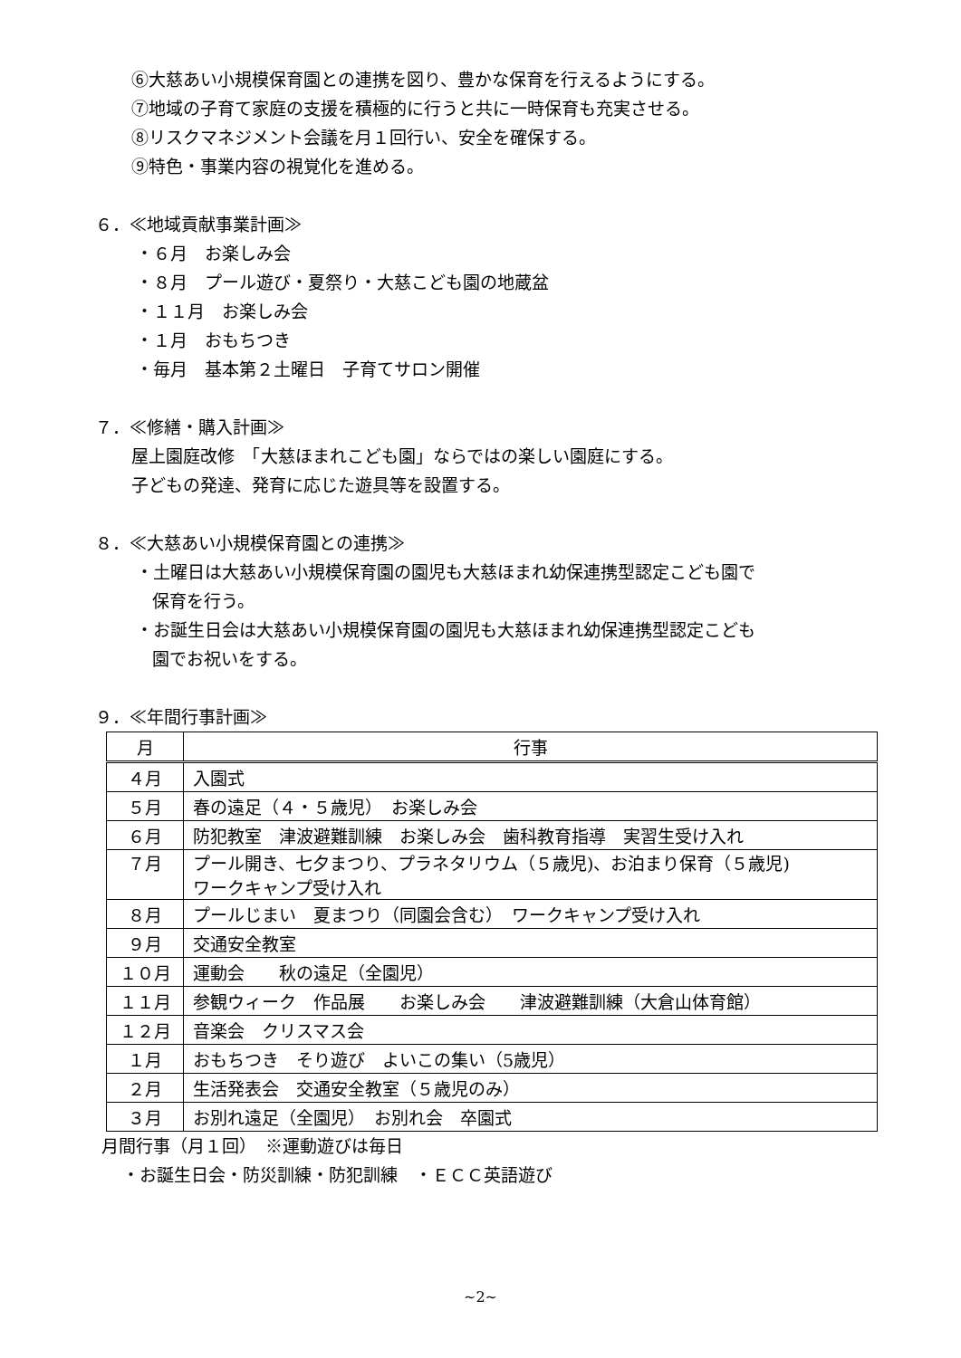⑥大慈あい小規模保育園との連携を図り、豊かな保育を行えるようにする。
⑦地域の子育て家庭の支援を積極的に行うと共に一時保育も充実させる。
⑧リスクマネジメント会議を月１回行い、安全を確保する。
⑨特色・事業内容の視覚化を進める。
６．≪地域貢献事業計画≫
・６月　お楽しみ会
・８月　プール遊び・夏祭り・大慈こども園の地蔵盆
・１１月　お楽しみ会
・１月　おもちつき
・毎月　基本第２土曜日　子育てサロン開催
７．≪修繕・購入計画≫
屋上園庭改修　「大慈ほまれこども園」ならではの楽しい園庭にする。
子どもの発達、発育に応じた遊具等を設置する。
８．≪大慈あい小規模保育園との連携≫
・土曜日は大慈あい小規模保育園の園児も大慈ほまれ幼保連携型認定こども園で
保育を行う。
・お誕生日会は大慈あい小規模保育園の園児も大慈ほまれ幼保連携型認定こども
園でお祝いをする。
９．≪年間行事計画≫
| 月 | 行事 |
| --- | --- |
| ４月 | 入園式 |
| ５月 | 春の遠足（４・５歳児） お楽しみ会 |
| ６月 | 防犯教室 津波避難訓練 お楽しみ会 歯科教育指導 実習生受け入れ |
| ７月 | プール開き、七夕まつり、プラネタリウム（５歳児)、お泊まり保育（５歳児) ワークキャンプ受け入れ |
| ８月 | プールじまい 夏まつり（同園会含む） ワークキャンプ受け入れ |
| ９月 | 交通安全教室 |
| １０月 | 運動会 秋の遠足（全園児） |
| １１月 | 参観ウィーク 作品展 お楽しみ会 津波避難訓練（大倉山体育館） |
| １２月 | 音楽会 クリスマス会 |
| １月 | おもちつき そり遊び よいこの集い（5歳児） |
| ２月 | 生活発表会 交通安全教室（５歳児のみ） |
| ３月 | お別れ遠足（全園児） お別れ会 卒園式 |
月間行事（月１回）　※運動遊びは毎日
・お誕生日会・防災訓練・防犯訓練　・ＥＣＣ英語遊び
~2~